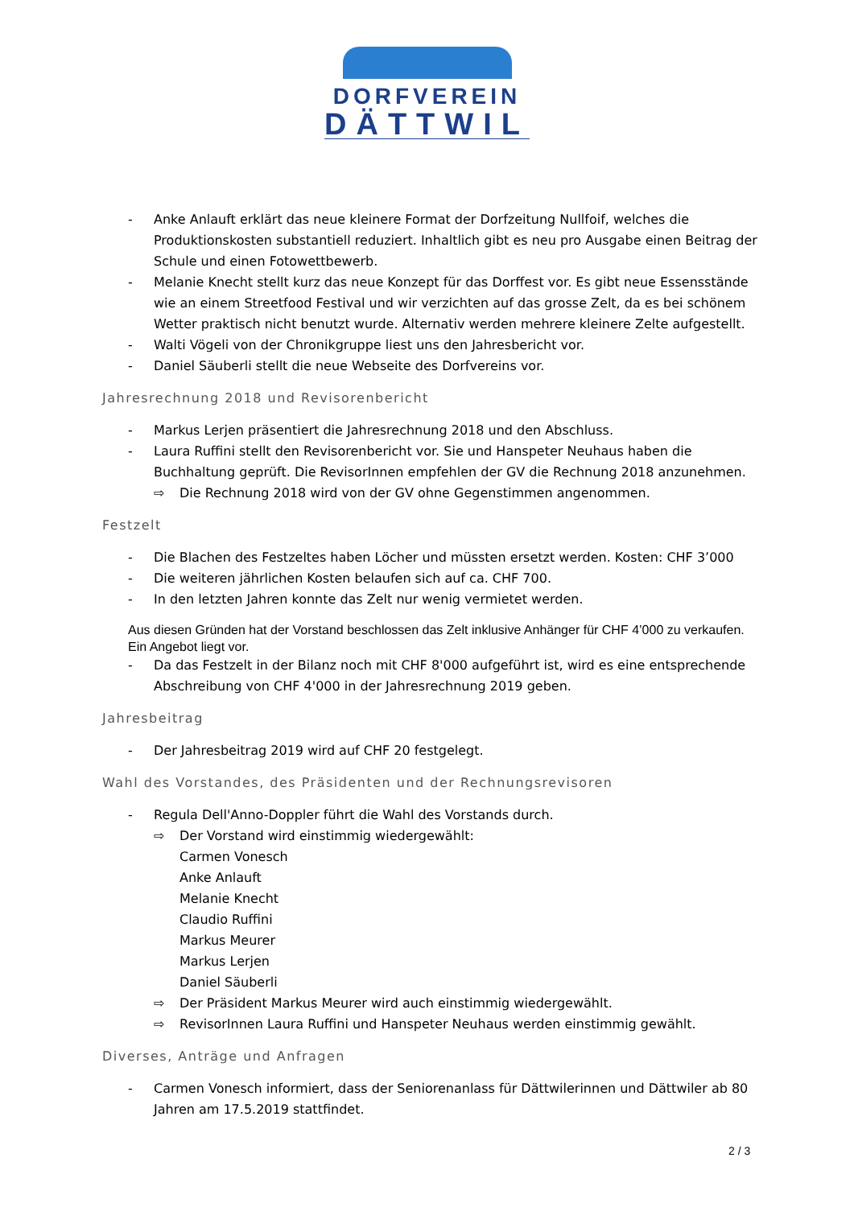DORFVEREIN
DÄTTWIL
- Anke Anlauft erklärt das neue kleinere Format der Dorfzeitung Nullfoif, welches die Produktionskosten substantiell reduziert. Inhaltlich gibt es neu pro Ausgabe einen Beitrag der Schule und einen Fotowettbewerb.
- Melanie Knecht stellt kurz das neue Konzept für das Dorffest vor. Es gibt neue Essensstände wie an einem Streetfood Festival und wir verzichten auf das grosse Zelt, da es bei schönem Wetter praktisch nicht benutzt wurde. Alternativ werden mehrere kleinere Zelte aufgestellt.
- Walti Vögeli von der Chronikgruppe liest uns den Jahresbericht vor.
- Daniel Säuberli stellt die neue Webseite des Dorfvereins vor.
Jahresrechnung 2018 und Revisorenbericht
- Markus Lerjen präsentiert die Jahresrechnung 2018 und den Abschluss.
- Laura Ruffini stellt den Revisorenbericht vor. Sie und Hanspeter Neuhaus haben die Buchhaltung geprüft. Die RevisorInnen empfehlen der GV die Rechnung 2018 anzunehmen.
⇨ Die Rechnung 2018 wird von der GV ohne Gegenstimmen angenommen.
Festzelt
- Die Blachen des Festzeltes haben Löcher und müssten ersetzt werden. Kosten: CHF 3’000
- Die weiteren jährlichen Kosten belaufen sich auf ca. CHF 700.
- In den letzten Jahren konnte das Zelt nur wenig vermietet werden.
Aus diesen Gründen hat der Vorstand beschlossen das Zelt inklusive Anhänger für CHF 4’000 zu verkaufen. Ein Angebot liegt vor.
- Da das Festzelt in der Bilanz noch mit CHF 8'000 aufgeführt ist, wird es eine entsprechende Abschreibung von CHF 4'000 in der Jahresrechnung 2019 geben.
Jahresbeitrag
- Der Jahresbeitrag 2019 wird auf CHF 20 festgelegt.
Wahl des Vorstandes, des Präsidenten und der Rechnungsrevisoren
- Regula Dell'Anno-Doppler führt die Wahl des Vorstands durch.
⇨ Der Vorstand wird einstimmig wiedergewählt:
Carmen Vonesch
Anke Anlauft
Melanie Knecht
Claudio Ruffini
Markus Meurer
Markus Lerjen
Daniel Säuberli
⇨ Der Präsident Markus Meurer wird auch einstimmig wiedergewählt.
⇨ RevisorInnen Laura Ruffini und Hanspeter Neuhaus werden einstimmig gewählt.
Diverses, Anträge und Anfragen
- Carmen Vonesch informiert, dass der Seniorenanlass für Dättwilerinnen und Dättwiler ab 80 Jahren am 17.5.2019 stattfindet.
2 / 3